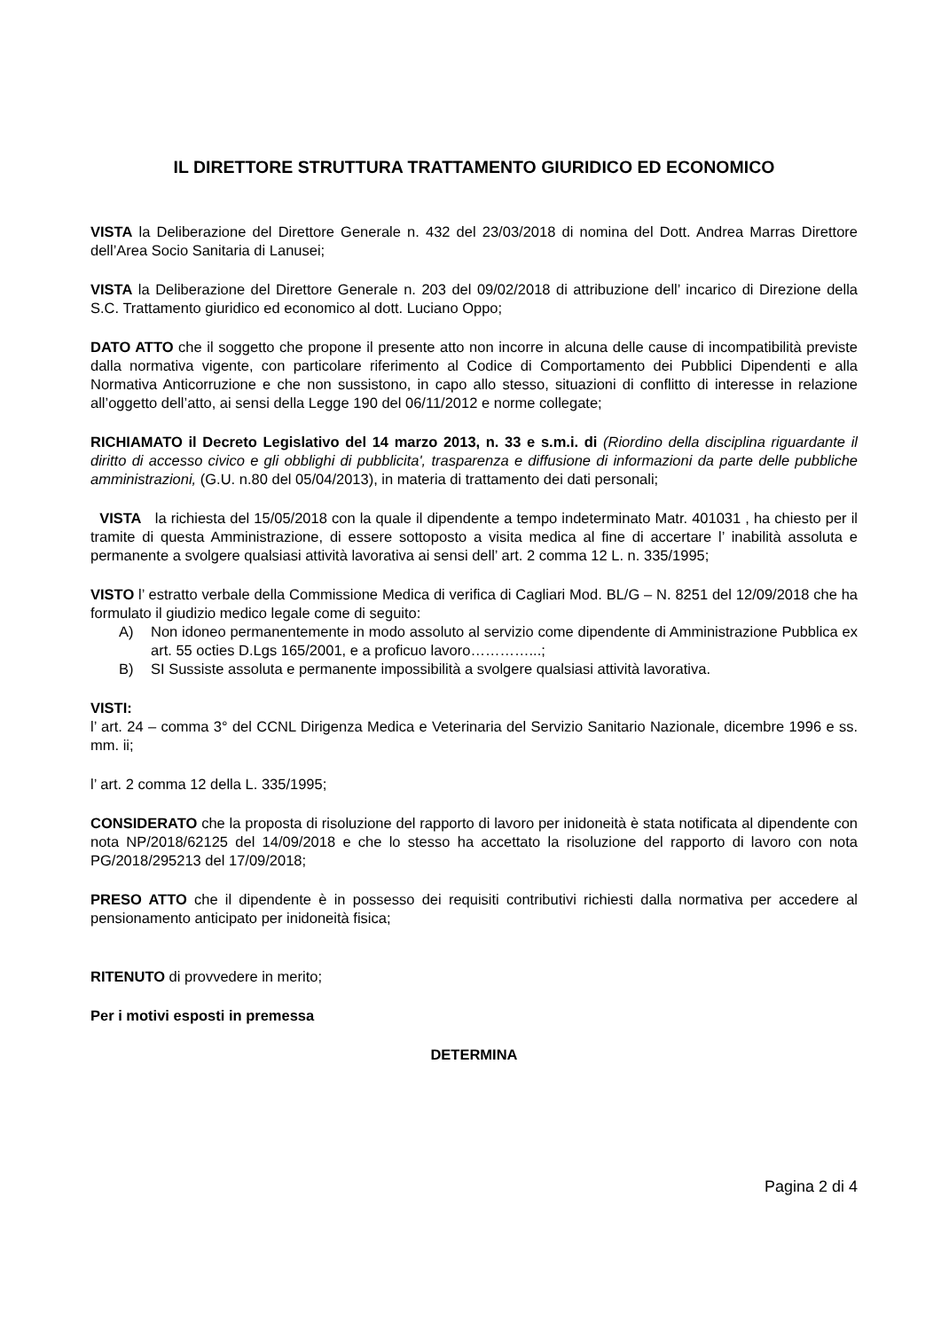IL DIRETTORE STRUTTURA TRATTAMENTO GIURIDICO ED ECONOMICO
VISTA la Deliberazione del Direttore Generale n. 432 del 23/03/2018 di nomina del Dott. Andrea Marras Direttore dell’Area Socio Sanitaria di Lanusei;
VISTA la Deliberazione del Direttore Generale n. 203 del 09/02/2018 di attribuzione dell’ incarico di Direzione della S.C. Trattamento giuridico ed economico al dott. Luciano Oppo;
DATO ATTO che il soggetto che propone il presente atto non incorre in alcuna delle cause di incompatibilità previste dalla normativa vigente, con particolare riferimento al Codice di Comportamento dei Pubblici Dipendenti e alla Normativa Anticorruzione e che non sussistono, in capo allo stesso, situazioni di conflitto di interesse in relazione all’oggetto dell’atto, ai sensi della Legge 190 del 06/11/2012 e norme collegate;
RICHIAMATO il Decreto Legislativo del 14 marzo 2013, n. 33 e s.m.i. di (Riordino della disciplina riguardante il diritto di accesso civico e gli obblighi di pubblicita', trasparenza e diffusione di informazioni da parte delle pubbliche amministrazioni, (G.U. n.80 del 05/04/2013), in materia di trattamento dei dati personali;
VISTA la richiesta del 15/05/2018 con la quale il dipendente a tempo indeterminato Matr. 401031 , ha chiesto per il tramite di questa Amministrazione, di essere sottoposto a visita medica al fine di accertare l’ inabilità assoluta e permanente a svolgere qualsiasi attività lavorativa ai sensi dell’ art. 2 comma 12 L. n. 335/1995;
VISTO l’ estratto verbale della Commissione Medica di verifica di Cagliari Mod. BL/G – N. 8251 del 12/09/2018 che ha formulato il giudizio medico legale come di seguito:
A) Non idoneo permanentemente in modo assoluto al servizio come dipendente di Amministrazione Pubblica ex art. 55 octies D.Lgs 165/2001, e a proficuo lavoro…………...;
B) SI Sussiste assoluta e permanente impossibilità a svolgere qualsiasi attività lavorativa.
VISTI:
l’ art. 24 – comma 3° del CCNL Dirigenza Medica e Veterinaria del Servizio Sanitario Nazionale, dicembre 1996 e ss. mm. ii;
l’ art. 2 comma 12 della L. 335/1995;
CONSIDERATO che la proposta di risoluzione del rapporto di lavoro per inidoneità è stata notificata al dipendente con nota NP/2018/62125 del 14/09/2018 e che lo stesso ha accettato la risoluzione del rapporto di lavoro con nota PG/2018/295213 del 17/09/2018;
PRESO ATTO che il dipendente è in possesso dei requisiti contributivi richiesti dalla normativa per accedere al pensionamento anticipato per inidoneità fisica;
RITENUTO di provvedere in merito;
Per i motivi esposti in premessa
DETERMINA
Pagina 2 di 4